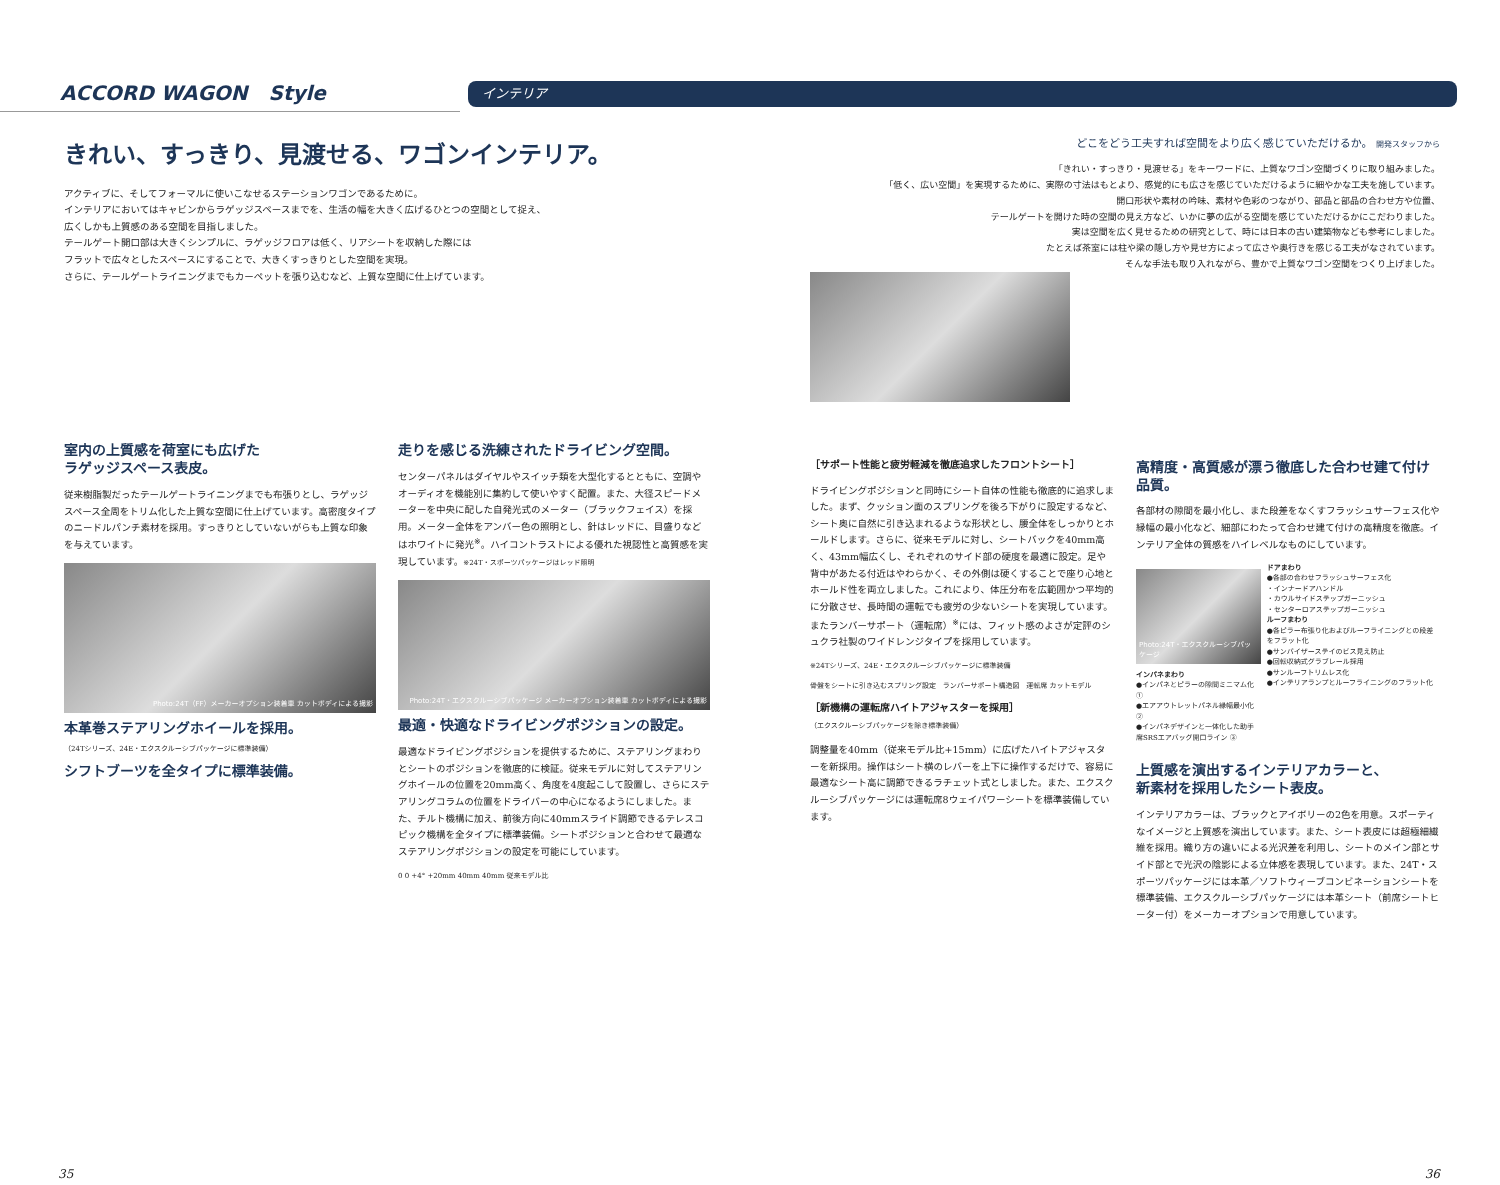ACCORD WAGON Style
インテリア
きれい、すっきり、見渡せる、ワゴンインテリア。
アクティブに、そしてフォーマルに使いこなせるステーションワゴンであるために。
インテリアにおいてはキャビンからラゲッジスペースまでを、生活の幅を大きく広げるひとつの空間として捉え、
広くしかも上質感のある空間を目指しました。
テールゲート開口部は大きくシンプルに、ラゲッジフロアは低く、リアシートを収納した際には
フラットで広々としたスペースにすることで、大きくすっきりとした空間を実現。
さらに、テールゲートライニングまでもカーペットを張り込むなど、上質な空間に仕上げています。
室内の上質感を荷室にも広げた
ラゲッジスペース表皮。
従来樹脂製だったテールゲートライニングまでも布張りとし、ラゲッジスペース全周をトリム化した上質な空間に仕上げています。高密度タイプのニードルパンチ素材を採用。すっきりとしていないがらも上質な印象を与えています。
Photo:24T（FF）メーカーオプション装着車 カットボディによる撮影
本革巻ステアリングホイールを採用。
（24Tシリーズ、24E・エクスクルーシブパッケージに標準装備）
シフトブーツを全タイプに標準装備。
走りを感じる洗練されたドライビング空間。
センターパネルはダイヤルやスイッチ類を大型化するとともに、空調やオーディオを機能別に集約して使いやすく配置。また、大径スピードメーターを中央に配した自発光式のメーター（ブラックフェイス）を採用。メーター全体をアンバー色の照明とし、針はレッドに、目盛りなどはホワイトに発光<sup>※</sup>。ハイコントラストによる優れた視認性と高質感を実現しています。※24T・スポーツパッケージはレッド照明
Photo:24T・エクスクルーシブパッケージ メーカーオプション装着車 カットボディによる撮影
最適・快適なドライビングポジションの設定。
最適なドライビングポジションを提供するために、ステアリングまわりとシートのポジションを徹底的に検証。従来モデルに対してステアリングホイールの位置を20mm高く、角度を4度起こして設置し、さらにステアリングコラムの位置をドライバーの中心になるようにしました。また、チルト機構に加え、前後方向に40mmスライド調節できるテレスコピック機構を全タイプに標準装備。シートポジションと合わせて最適なステアリングポジションの設定を可能にしています。
0 0 +4° +20mm 40mm 40mm 従来モデル比
35
どこをどう工夫すれば空間をより広く感じていただけるか。 開発スタッフから
「きれい・すっきり・見渡せる」をキーワードに、上質なワゴン空間づくりに取り組みました。
「低く、広い空間」を実現するために、実際の寸法はもとより、感覚的にも広さを感じていただけるように細やかな工夫を施しています。
開口形状や素材の吟味、素材や色彩のつながり、部品と部品の合わせ方や位置、
テールゲートを開けた時の空間の見え方など、いかに夢の広がる空間を感じていただけるかにこだわりました。
実は空間を広く見せるための研究として、時には日本の古い建築物なども参考にしました。
たとえば茶室には柱や梁の隠し方や見せ方によって広さや奥行きを感じる工夫がなされています。
そんな手法も取り入れながら、豊かで上質なワゴン空間をつくり上げました。
［サポート性能と疲労軽減を徹底追求したフロントシート］
ドライビングポジションと同時にシート自体の性能も徹底的に追求しました。まず、クッション面のスプリングを後ろ下がりに設定するなど、シート奥に自然に引き込まれるような形状とし、腰全体をしっかりとホールドします。さらに、従来モデルに対し、シートバックを40mm高く、43mm幅広くし、それぞれのサイド部の硬度を最適に設定。足や背中があたる付近はやわらかく、その外側は硬くすることで座り心地とホールド性を両立しました。これにより、体圧分布を広範囲かつ平均的に分散させ、長時間の運転でも疲労の少ないシートを実現しています。またランバーサポート（運転席）<sup>※</sup>には、フィット感のよさが定評のシュクラ社製のワイドレンジタイプを採用しています。
※24Tシリーズ、24E・エクスクルーシブパッケージに標準装備
骨盤をシートに引き込むスプリング設定 ランバーサポート構造図 運転席 カットモデル
［新機構の運転席ハイトアジャスターを採用］
（エクスクルーシブパッケージを除き標準装備）
調整量を40mm（従来モデル比+15mm）に広げたハイトアジャスターを新採用。操作はシート横のレバーを上下に操作するだけで、容易に最適なシート高に調節できるラチェット式としました。また、エクスクルーシブパッケージには運転席8ウェイパワーシートを標準装備しています。
高精度・高質感が漂う徹底した合わせ建て付け品質。
各部材の隙間を最小化し、また段差をなくすフラッシュサーフェス化や縁幅の最小化など、細部にわたって合わせ建て付けの高精度を徹底。インテリア全体の質感をハイレベルなものにしています。
Photo:24T・エクスクルーシブパッケージ
インパネまわり
●インパネとピラーの隙間ミニマム化 ①
●エアアウトレットパネル縁幅最小化 ②
●インパネデザインと一体化した助手席SRSエアバッグ開口ライン ③
ドアまわり
●各部の合わせフラッシュサーフェス化
・インナードアハンドル
・カウルサイドステップガーニッシュ
・センターロアステップガーニッシュ
ルーフまわり
●各ピラー布張り化およびルーフライニングとの段差をフラット化
●サンバイザーステイのビス見え防止
●回転収納式グラブレール採用
●サンルーフトリムレス化
●インテリアランプとルーフライニングのフラット化
上質感を演出するインテリアカラーと、
新素材を採用したシート表皮。
インテリアカラーは、ブラックとアイボリーの2色を用意。スポーティなイメージと上質感を演出しています。また、シート表皮には超極細繊維を採用。織り方の違いによる光沢差を利用し、シートのメイン部とサイド部とで光沢の陰影による立体感を表現しています。また、24T・スポーツパッケージには本革／ソフトウィーブコンビネーションシートを標準装備、エクスクルーシブパッケージには本革シート（前席シートヒーター付）をメーカーオプションで用意しています。
36